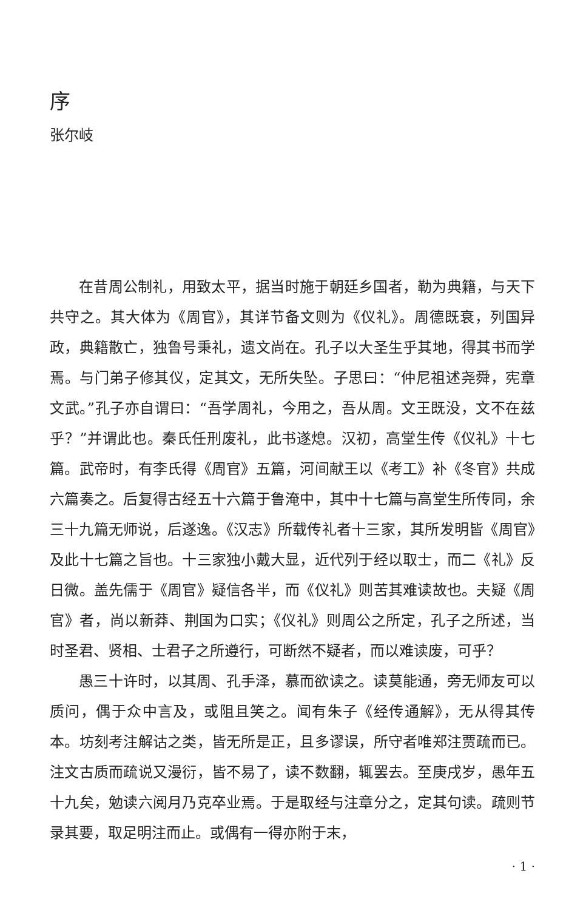序
张尔岐
在昔周公制礼，用致太平，据当时施于朝廷乡国者，勒为典籍，与天下共守之。其大体为《周官》，其详节备文则为《仪礼》。周德既衰，列国异政，典籍散亡，独鲁号秉礼，遗文尚在。孔子以大圣生乎其地，得其书而学焉。与门弟子修其仪，定其文，无所失坠。子思曰：“仲尼祖述尧舜，宪章文武。”孔子亦自谓曰：“吾学周礼，今用之，吾从周。文王既没，文不在兹乎？”并谓此也。秦氏任刑废礼，此书遂熄。汉初，高堂生传《仪礼》十七篇。武帝时，有李氏得《周官》五篇，河间献王以《考工》补《冬官》共成六篇奏之。后复得古经五十六篇于鲁淹中，其中十七篇与高堂生所传同，余三十九篇无师说，后遂逸。《汉志》所载传礼者十三家，其所发明皆《周官》及此十七篇之旨也。十三家独小戴大显，近代列于经以取士，而二《礼》反日微。盖先儒于《周官》疑信各半，而《仪礼》则苦其难读故也。夫疑《周官》者，尚以新莽、荆国为口实；《仪礼》则周公之所定，孔子之所述，当时圣君、贤相、士君子之所遵行，可断然不疑者，而以难读废，可乎？
愚三十许时，以其周、孔手泽，慕而欲读之。读莫能通，旁无师友可以质问，偶于众中言及，或阻且笑之。闻有朱子《经传通解》，无从得其传本。坊刻考注解诂之类，皆无所是正，且多谬误，所守者唯郑注贾疏而已。注文古质而疏说又漫衍，皆不易了，读不数翻，辄罢去。至庚戌岁，愚年五十九矣，勉读六阅月乃克卒业焉。于是取经与注章分之，定其句读。疏则节录其要，取足明注而止。或偶有一得亦附于末，
· 1 ·